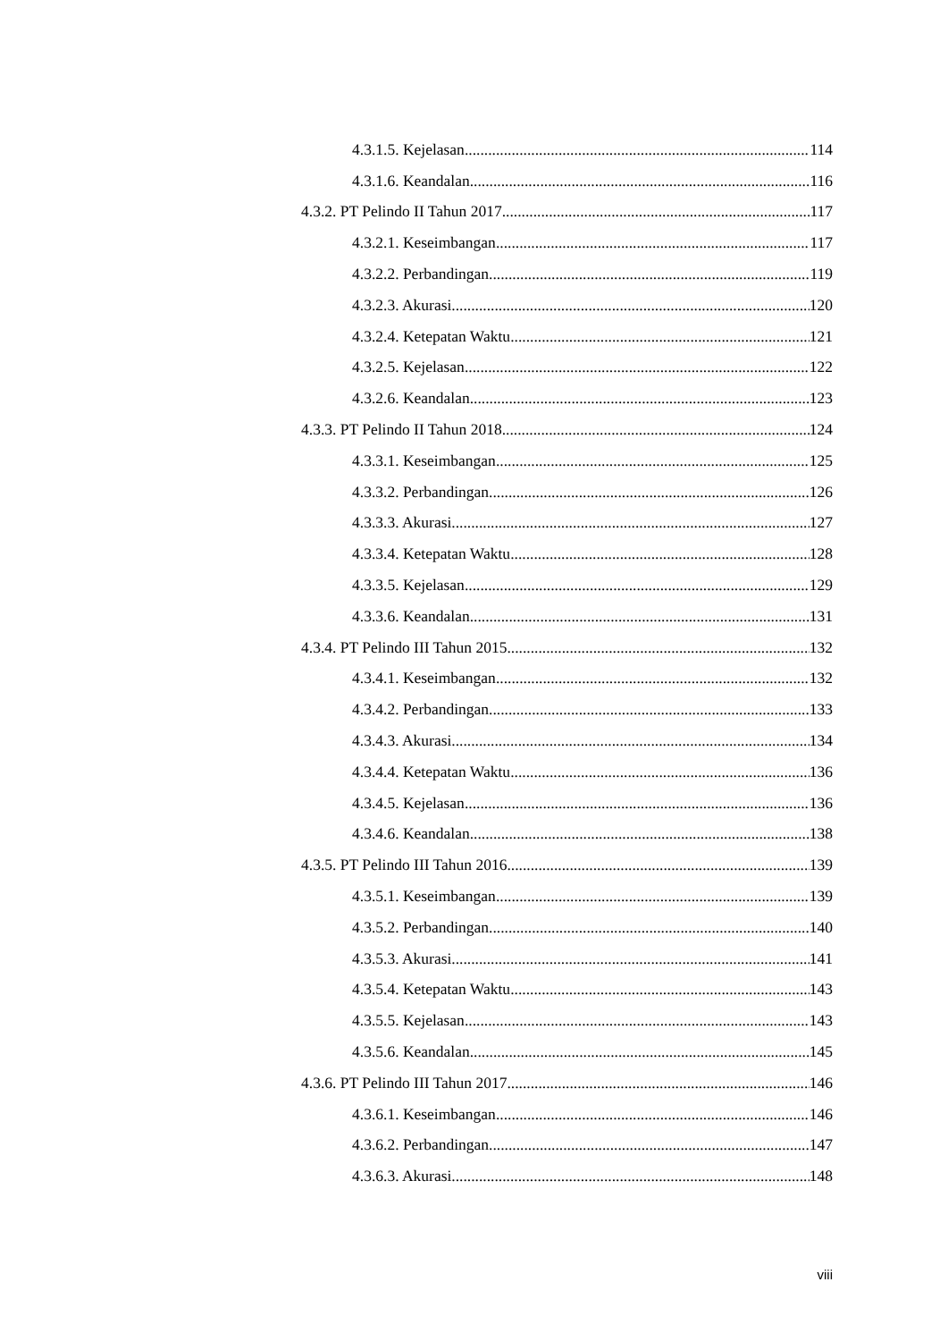4.3.1.5. Kejelasan 114
4.3.1.6. Keandalan 116
4.3.2. PT Pelindo II Tahun 2017 117
4.3.2.1. Keseimbangan 117
4.3.2.2. Perbandingan 119
4.3.2.3. Akurasi 120
4.3.2.4. Ketepatan Waktu 121
4.3.2.5. Kejelasan 122
4.3.2.6. Keandalan 123
4.3.3. PT Pelindo II Tahun 2018 124
4.3.3.1. Keseimbangan 125
4.3.3.2. Perbandingan 126
4.3.3.3. Akurasi 127
4.3.3.4. Ketepatan Waktu 128
4.3.3.5. Kejelasan 129
4.3.3.6. Keandalan 131
4.3.4. PT Pelindo III Tahun 2015 132
4.3.4.1. Keseimbangan 132
4.3.4.2. Perbandingan 133
4.3.4.3. Akurasi 134
4.3.4.4. Ketepatan Waktu 136
4.3.4.5. Kejelasan 136
4.3.4.6. Keandalan 138
4.3.5. PT Pelindo III Tahun 2016 139
4.3.5.1. Keseimbangan 139
4.3.5.2. Perbandingan 140
4.3.5.3. Akurasi 141
4.3.5.4. Ketepatan Waktu 143
4.3.5.5. Kejelasan 143
4.3.5.6. Keandalan 145
4.3.6. PT Pelindo III Tahun 2017 146
4.3.6.1. Keseimbangan 146
4.3.6.2. Perbandingan 147
4.3.6.3. Akurasi 148
viii